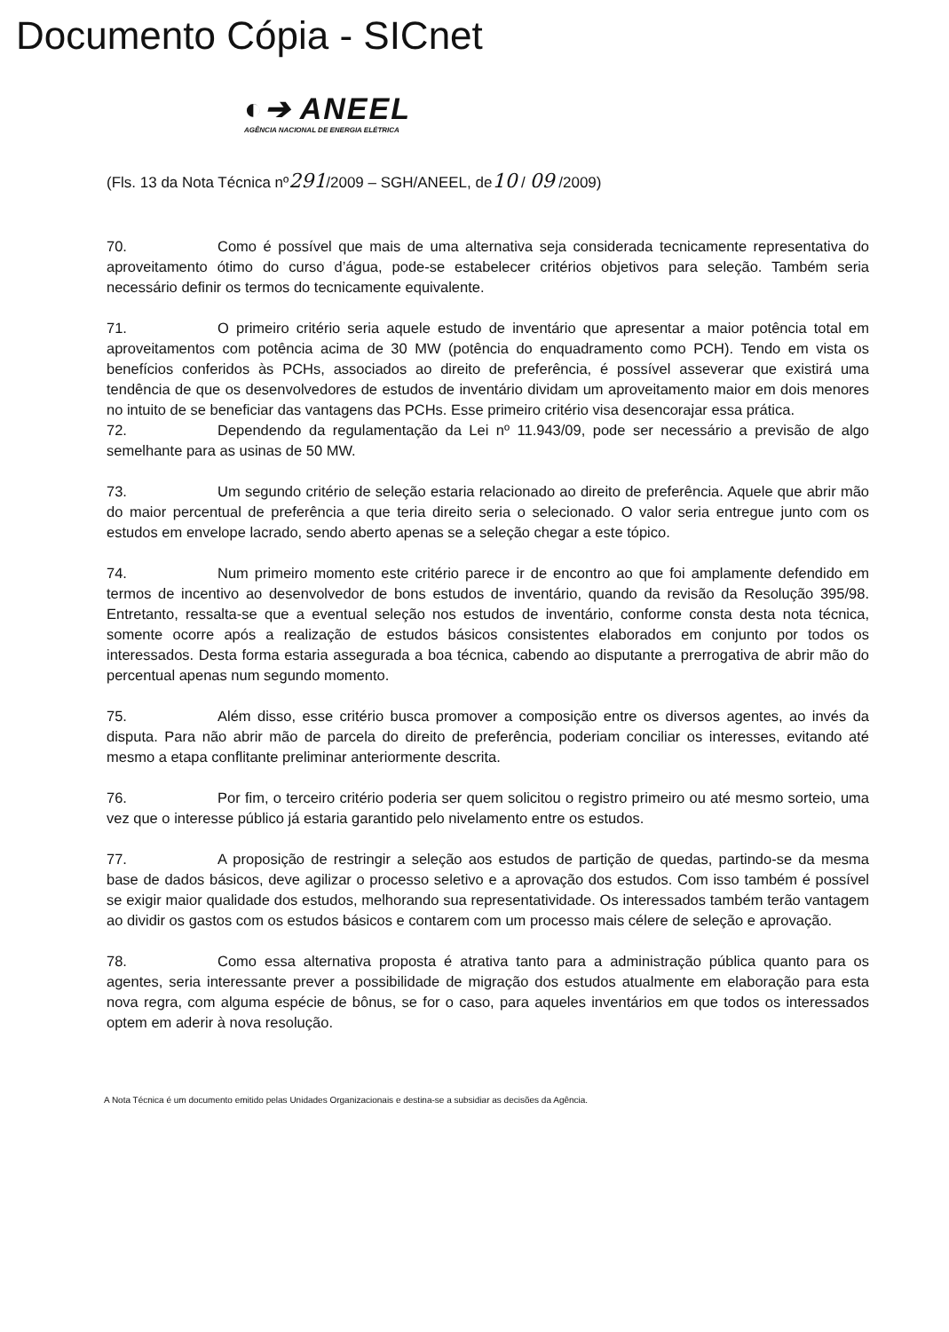Documento Cópia - SICnet
◐➔ ANEEL
AGÊNCIA NACIONAL DE ENERGIA ELÉTRICA
(Fls. 13 da Nota Técnica nº291/2009 – SGH/ANEEL, de10 / 09 /2009)
70. Como é possível que mais de uma alternativa seja considerada tecnicamente representativa do aproveitamento ótimo do curso d’água, pode-se estabelecer critérios objetivos para seleção. Também seria necessário definir os termos do tecnicamente equivalente.
71. O primeiro critério seria aquele estudo de inventário que apresentar a maior potência total em aproveitamentos com potência acima de 30 MW (potência do enquadramento como PCH). Tendo em vista os benefícios conferidos às PCHs, associados ao direito de preferência, é possível asseverar que existirá uma tendência de que os desenvolvedores de estudos de inventário dividam um aproveitamento maior em dois menores no intuito de se beneficiar das vantagens das PCHs. Esse primeiro critério visa desencorajar essa prática.
72. Dependendo da regulamentação da Lei nº 11.943/09, pode ser necessário a previsão de algo semelhante para as usinas de 50 MW.
73. Um segundo critério de seleção estaria relacionado ao direito de preferência. Aquele que abrir mão do maior percentual de preferência a que teria direito seria o selecionado. O valor seria entregue junto com os estudos em envelope lacrado, sendo aberto apenas se a seleção chegar a este tópico.
74. Num primeiro momento este critério parece ir de encontro ao que foi amplamente defendido em termos de incentivo ao desenvolvedor de bons estudos de inventário, quando da revisão da Resolução 395/98. Entretanto, ressalta-se que a eventual seleção nos estudos de inventário, conforme consta desta nota técnica, somente ocorre após a realização de estudos básicos consistentes elaborados em conjunto por todos os interessados. Desta forma estaria assegurada a boa técnica, cabendo ao disputante a prerrogativa de abrir mão do percentual apenas num segundo momento.
75. Além disso, esse critério busca promover a composição entre os diversos agentes, ao invés da disputa. Para não abrir mão de parcela do direito de preferência, poderiam conciliar os interesses, evitando até mesmo a etapa conflitante preliminar anteriormente descrita.
76. Por fim, o terceiro critério poderia ser quem solicitou o registro primeiro ou até mesmo sorteio, uma vez que o interesse público já estaria garantido pelo nivelamento entre os estudos.
77. A proposição de restringir a seleção aos estudos de partição de quedas, partindo-se da mesma base de dados básicos, deve agilizar o processo seletivo e a aprovação dos estudos. Com isso também é possível se exigir maior qualidade dos estudos, melhorando sua representatividade. Os interessados também terão vantagem ao dividir os gastos com os estudos básicos e contarem com um processo mais célere de seleção e aprovação.
78. Como essa alternativa proposta é atrativa tanto para a administração pública quanto para os agentes, seria interessante prever a possibilidade de migração dos estudos atualmente em elaboração para esta nova regra, com alguma espécie de bônus, se for o caso, para aqueles inventários em que todos os interessados optem em aderir à nova resolução.
A Nota Técnica é um documento emitido pelas Unidades Organizacionais e destina-se a subsidiar as decisões da Agência.